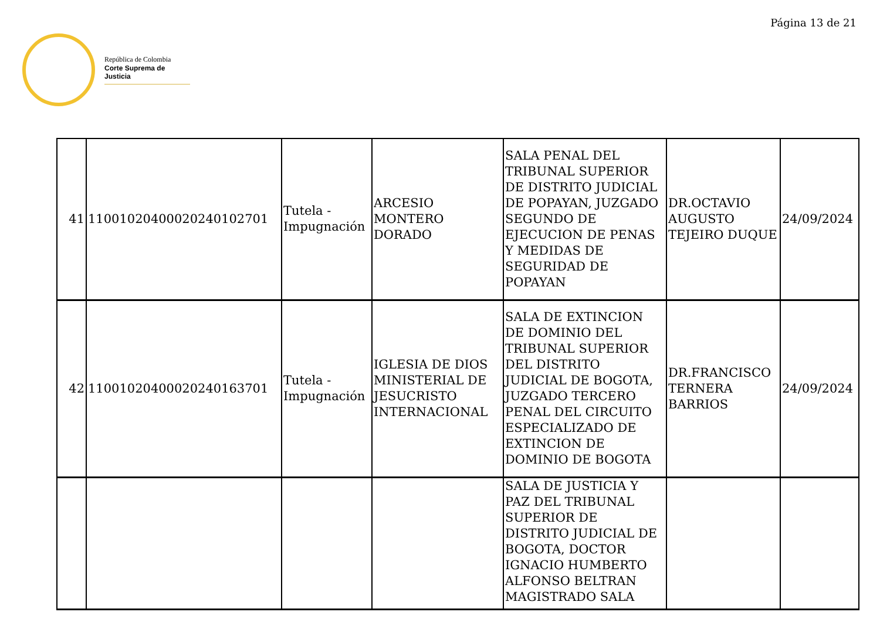Página 13 de 21
República de Colombia
Corte Suprema de Justicia
| 41 | 11001020400020240102701 | Tutela - Impugnación | ARCESIO MONTERO DORADO | SALA PENAL DEL TRIBUNAL SUPERIOR DE DISTRITO JUDICIAL DE POPAYAN, JUZGADO SEGUNDO DE EJECUCION DE PENAS Y MEDIDAS DE SEGURIDAD DE POPAYAN | DR.OCTAVIO AUGUSTO TEJEIRO DUQUE | 24/09/2024 |
| 42 | 11001020400020240163701 | Tutela - Impugnación | IGLESIA DE DIOS MINISTERIAL DE JESUCRISTO INTERNACIONAL | SALA DE EXTINCION DE DOMINIO DEL TRIBUNAL SUPERIOR DEL DISTRITO JUDICIAL DE BOGOTA, JUZGADO TERCERO PENAL DEL CIRCUITO ESPECIALIZADO DE EXTINCION DE DOMINIO DE BOGOTA | DR.FRANCISCO TERNERA BARRIOS | 24/09/2024 |
| | | | | SALA DE JUSTICIA Y PAZ DEL TRIBUNAL SUPERIOR DE DISTRITO JUDICIAL DE BOGOTA, DOCTOR IGNACIO HUMBERTO ALFONSO BELTRAN MAGISTRADO SALA | | |